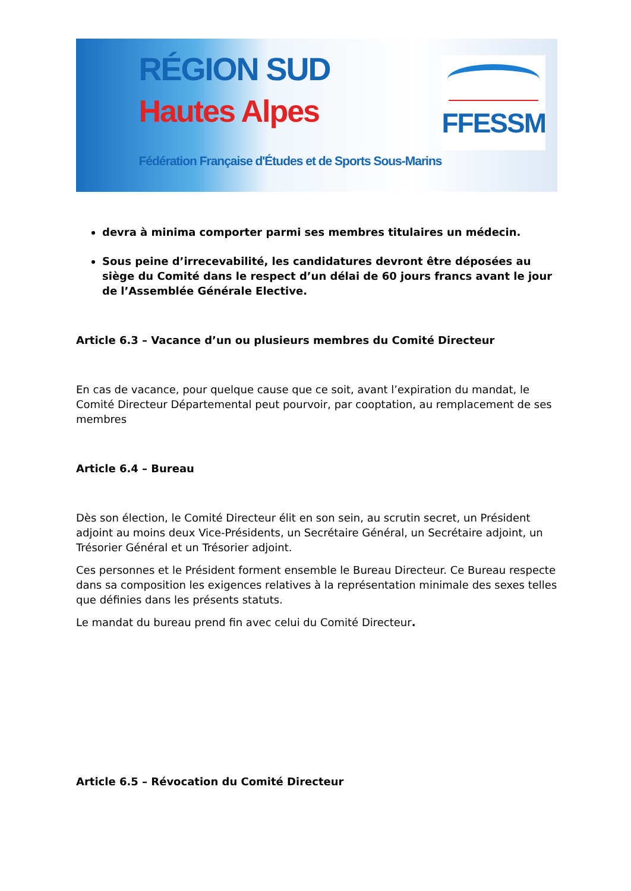RÉGION SUD
Hautes Alpes
Fédération Française d'Études et de Sports Sous-Marins
FFESSM
devra à minima comporter parmi ses membres titulaires un médecin.
Sous peine d’irrecevabilité, les candidatures devront être déposées au siège du Comité dans le respect d’un délai de 60 jours francs avant le jour de l’Assemblée Générale Elective.
Article 6.3 – Vacance d’un ou plusieurs membres du Comité Directeur
En cas de vacance, pour quelque cause que ce soit, avant l’expiration du mandat, le Comité Directeur Départemental peut pourvoir, par cooptation, au remplacement de ses membres
Article 6.4 – Bureau
Dès son élection, le Comité Directeur élit en son sein, au scrutin secret, un Président adjoint au moins deux Vice-Présidents, un Secrétaire Général, un Secrétaire adjoint, un Trésorier Général et un Trésorier adjoint.
Ces personnes et le Président forment ensemble le Bureau Directeur. Ce Bureau respecte dans sa composition les exigences relatives à la représentation minimale des sexes telles que définies dans les présents statuts.
Le mandat du bureau prend fin avec celui du Comité Directeur.
Article 6.5 – Révocation du Comité Directeur